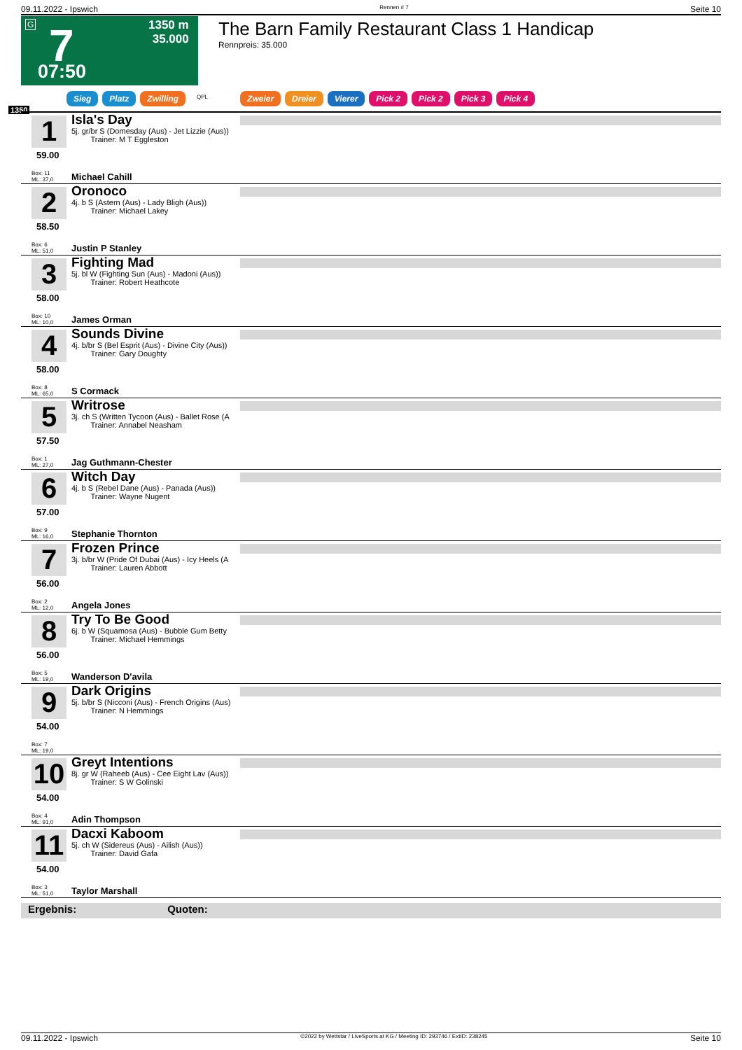09.11.2022 - Ipswich Rennen # 7 Seite 10
G 7
07:50
1350 m
35.000
The Barn Family Restaurant Class 1 Handicap
Rennpreis: 35.000
Sieg Platz Zwilling QPL Zweier Dreier Vierer Pick 2 Pick 2 Pick 3 Pick 4
1350
1
59.00
Box: 11
ML: 37,0
Isla's Day
5j. gr/br S (Domesday (Aus) - Jet Lizzie (Aus))
Trainer: M T Eggleston
Michael Cahill
2
58.50
Box: 6
ML: 51,0
Oronoco
4j. b S (Astern (Aus) - Lady Bligh (Aus))
Trainer: Michael Lakey
Justin P Stanley
3
58.00
Box: 10
ML: 10,0
Fighting Mad
5j. bl W (Fighting Sun (Aus) - Madoni (Aus))
Trainer: Robert Heathcote
James Orman
4
58.00
Box: 8
ML: 65,0
Sounds Divine
4j. b/br S (Bel Esprit (Aus) - Divine City (Aus))
Trainer: Gary Doughty
S Cormack
5
57.50
Box: 1
ML: 27,0
Writrose
3j. ch S (Written Tycoon (Aus) - Ballet Rose (A
Trainer: Annabel Neasham
Jag Guthmann-Chester
6
57.00
Box: 9
ML: 16,0
Witch Day
4j. b S (Rebel Dane (Aus) - Panada (Aus))
Trainer: Wayne Nugent
Stephanie Thornton
7
56.00
Box: 2
ML: 12,0
Frozen Prince
3j. b/br W (Pride Of Dubai (Aus) - Icy Heels (A
Trainer: Lauren Abbott
Angela Jones
8
56.00
Box: 5
ML: 19,0
Try To Be Good
6j. b W (Squamosa (Aus) - Bubble Gum Betty
Trainer: Michael Hemmings
Wanderson D'avila
9
54.00
Box: 7
ML: 19,0
Dark Origins
5j. b/br S (Nicconi (Aus) - French Origins (Aus)
Trainer: N Hemmings
10
54.00
Box: 4
ML: 91,0
Greyt Intentions
8j. gr W (Raheeb (Aus) - Cee Eight Lav (Aus))
Trainer: S W Golinski
Adin Thompson
11
54.00
Box: 3
ML: 51,0
Dacxi Kaboom
5j. ch W (Sidereus (Aus) - Ailish (Aus))
Trainer: David Gafa
Taylor Marshall
Ergebnis: Quoten:
09.11.2022 - Ipswich ©2022 by Wettstar / LiveSports.at KG / Meeting ID: 293746 / ExtID: 238245 Seite 10